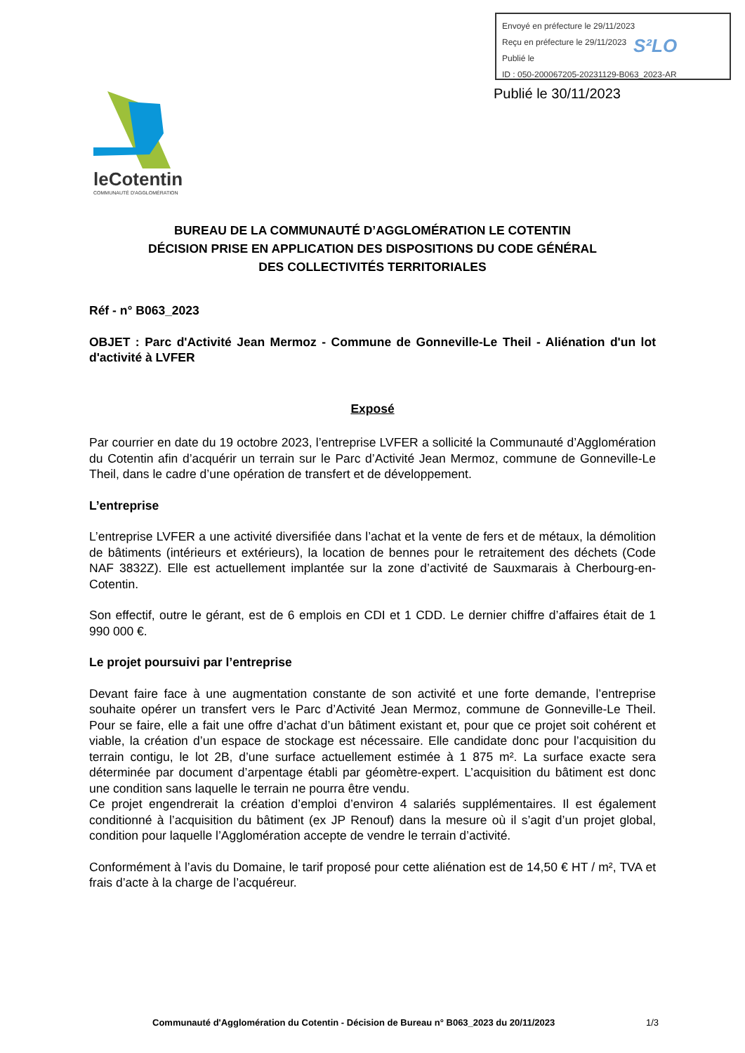Envoyé en préfecture le 29/11/2023
Reçu en préfecture le 29/11/2023
Publié le
ID : 050-200067205-20231129-B063_2023-AR
S²LO
Publié le 30/11/2023
leCotentin
COMMUNAUTÉ D'AGGLOMÉRATION
BUREAU DE LA COMMUNAUTÉ D’AGGLOMÉRATION LE COTENTIN
DÉCISION PRISE EN APPLICATION DES DISPOSITIONS DU CODE GÉNÉRAL
DES COLLECTIVITÉS TERRITORIALES
Réf - n° B063_2023
OBJET : Parc d'Activité Jean Mermoz - Commune de Gonneville-Le Theil - Aliénation d'un lot d'activité à LVFER
Exposé
Par courrier en date du 19 octobre 2023, l’entreprise LVFER a sollicité la Communauté d’Agglomération du Cotentin afin d’acquérir un terrain sur le Parc d’Activité Jean Mermoz, commune de Gonneville-Le Theil, dans le cadre d’une opération de transfert et de développement.
L’entreprise
L’entreprise LVFER a une activité diversifiée dans l’achat et la vente de fers et de métaux, la démolition de bâtiments (intérieurs et extérieurs), la location de bennes pour le retraitement des déchets (Code NAF 3832Z). Elle est actuellement implantée sur la zone d’activité de Sauxmarais à Cherbourg-en-Cotentin.
Son effectif, outre le gérant, est de 6 emplois en CDI et 1 CDD. Le dernier chiffre d’affaires était de 1 990 000 €.
Le projet poursuivi par l’entreprise
Devant faire face à une augmentation constante de son activité et une forte demande, l’entreprise souhaite opérer un transfert vers le Parc d’Activité Jean Mermoz, commune de Gonneville-Le Theil. Pour se faire, elle a fait une offre d’achat d’un bâtiment existant et, pour que ce projet soit cohérent et viable, la création d’un espace de stockage est nécessaire. Elle candidate donc pour l’acquisition du terrain contigu, le lot 2B, d’une surface actuellement estimée à 1 875 m². La surface exacte sera déterminée par document d’arpentage établi par géomètre-expert. L’acquisition du bâtiment est donc une condition sans laquelle le terrain ne pourra être vendu.
Ce projet engendrerait la création d’emploi d’environ 4 salariés supplémentaires. Il est également conditionné à l’acquisition du bâtiment (ex JP Renouf) dans la mesure où il s’agit d’un projet global, condition pour laquelle l’Agglomération accepte de vendre le terrain d’activité.
Conformément à l’avis du Domaine, le tarif proposé pour cette aliénation est de 14,50 € HT / m², TVA et frais d’acte à la charge de l’acquéreur.
Communauté d'Agglomération du Cotentin - Décision de Bureau n° B063_2023 du 20/11/2023 1/3